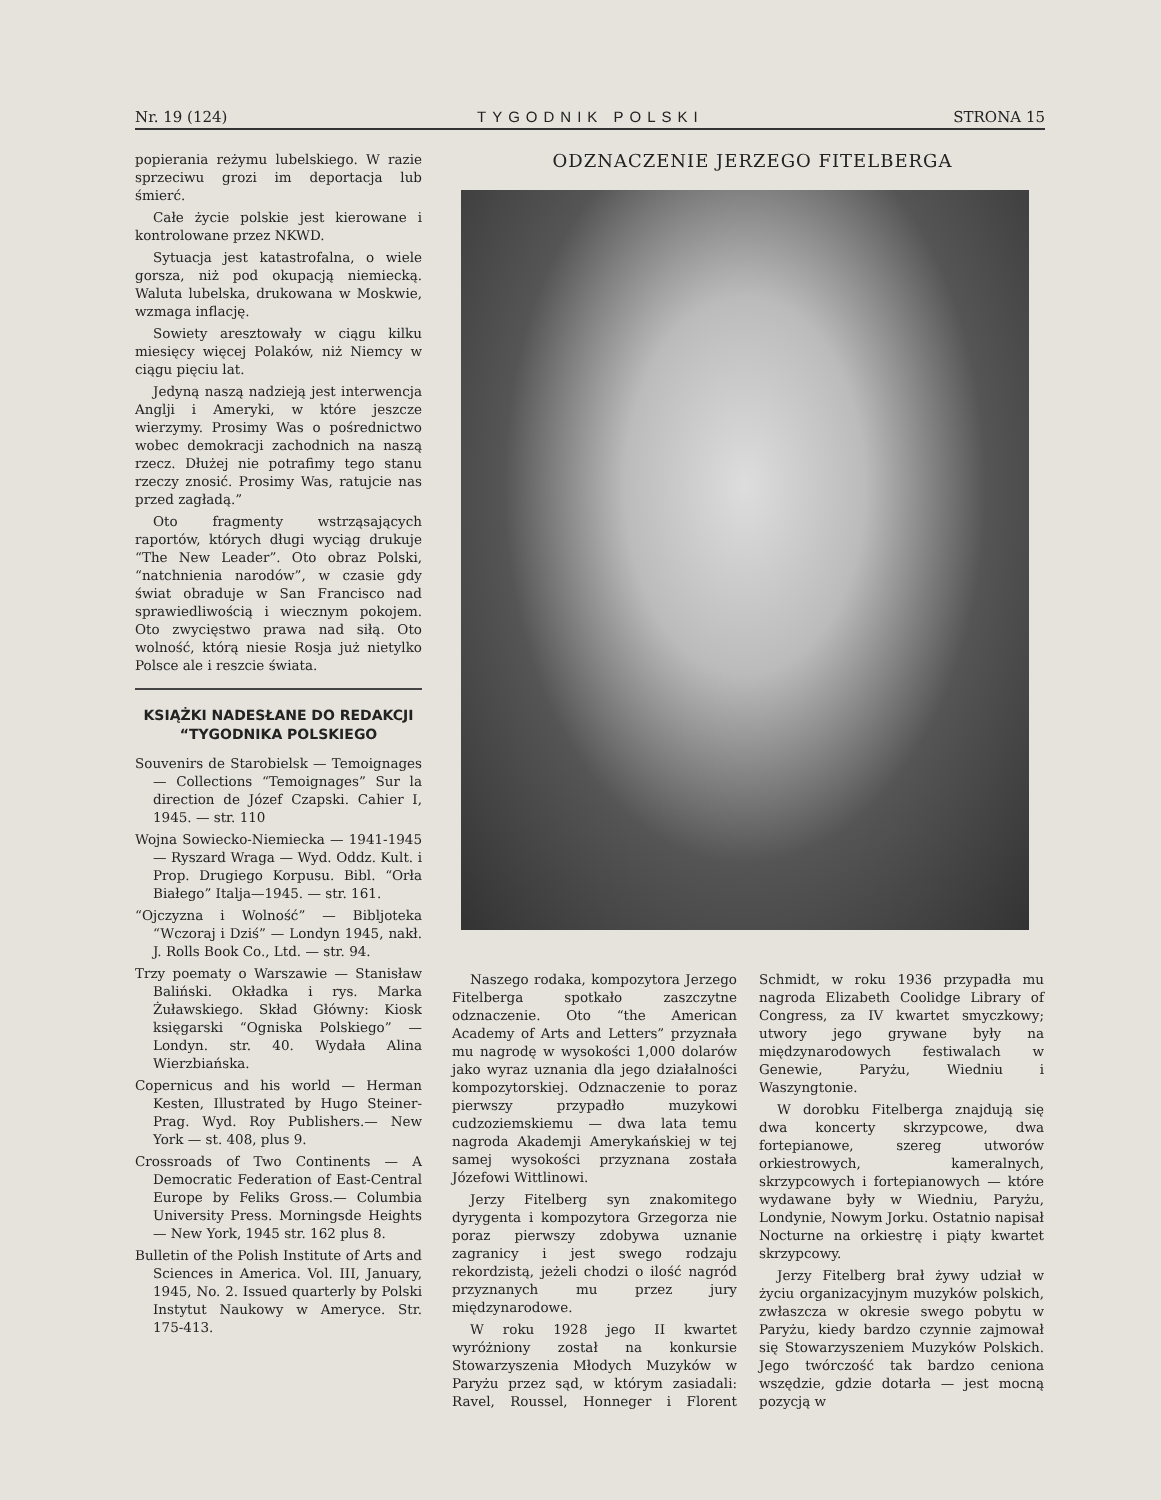Nr. 19 (124) TYGODNIK POLSKI STRONA 15
popierania reżymu lubelskiego. W razie sprzeciwu grozi im deportacja lub śmierć.
Całe życie polskie jest kierowane i kontrolowane przez NKWD.
Sytuacja jest katastrofalna, o wiele gorsza, niż pod okupacją niemiecką. Waluta lubelska, drukowana w Moskwie, wzmaga inflację.
Sowiety aresztowały w ciągu kilku miesięcy więcej Polaków, niż Niemcy w ciągu pięciu lat.
Jedyną naszą nadzieją jest interwencja Anglji i Ameryki, w które jeszcze wierzymy. Prosimy Was o pośrednictwo wobec demokracji zachodnich na naszą rzecz. Dłużej nie potrafimy tego stanu rzeczy znosić. Prosimy Was, ratujcie nas przed zagładą.”
Oto fragmenty wstrząsających raportów, których długi wyciąg drukuje “The New Leader”. Oto obraz Polski, “natchnienia narodów”, w czasie gdy świat obraduje w San Francisco nad sprawiedliwością i wiecznym pokojem. Oto zwycięstwo prawa nad siłą. Oto wolność, którą niesie Rosja już nietylko Polsce ale i reszcie świata.
KSIĄŻKI NADESŁANE DO REDAKCJI “TYGODNIKA POLSKIEGO
Souvenirs de Starobielsk — Temoignages — Collections “Temoignages” Sur la direction de Józef Czapski. Cahier I, 1945. — str. 110
Wojna Sowiecko-Niemiecka — 1941-1945 — Ryszard Wraga — Wyd. Oddz. Kult. i Prop. Drugiego Korpusu. Bibl. “Orła Białego” Italja—1945. — str. 161.
“Ojczyzna i Wolność” — Bibljoteka “Wczoraj i Dziś” — Londyn 1945, nakł. J. Rolls Book Co., Ltd. — str. 94.
Trzy poematy o Warszawie — Stanisław Baliński. Okładka i rys. Marka Żuławskiego. Skład Główny: Kiosk księgarski “Ogniska Polskiego” — Londyn. str. 40. Wydała Alina Wierzbiańska.
Copernicus and his world — Herman Kesten, Illustrated by Hugo Steiner-Prag. Wyd. Roy Publishers.— New York — st. 408, plus 9.
Crossroads of Two Continents — A Democratic Federation of East-Central Europe by Feliks Gross.— Columbia University Press. Morningsde Heights — New York, 1945 str. 162 plus 8.
Bulletin of the Polish Institute of Arts and Sciences in America. Vol. III, January, 1945, No. 2. Issued quarterly by Polski Instytut Naukowy w Ameryce. Str. 175-413.
ODZNACZENIE JERZEGO FITELBERGA
Naszego rodaka, kompozytora Jerzego Fitelberga spotkało zaszczytne odznaczenie. Oto “the American Academy of Arts and Letters” przyznała mu nagrodę w wysokości 1,000 dolarów jako wyraz uznania dla jego działalności kompozytorskiej. Odznaczenie to poraz pierwszy przypadło muzykowi cudzoziemskiemu — dwa lata temu nagroda Akademji Amerykańskiej w tej samej wysokości przyznana została Józefowi Wittlinowi.
Jerzy Fitelberg syn znakomitego dyrygenta i kompozytora Grzegorza nie poraz pierwszy zdobywa uznanie zagranicy i jest swego rodzaju rekordzistą, jeżeli chodzi o ilość nagród przyznanych mu przez jury międzynarodowe.
W roku 1928 jego II kwartet wyróżniony został na konkursie Stowarzyszenia Młodych Muzyków w Paryżu przez sąd, w którym zasiadali: Ravel, Roussel, Honneger i Florent Schmidt, w roku 1936 przypadła mu nagroda Elizabeth Coolidge Library of Congress, za IV kwartet smyczkowy; utwory jego grywane były na międzynarodowych festiwalach w Genewie, Paryżu, Wiedniu i Waszyngtonie.
W dorobku Fitelberga znajdują się dwa koncerty skrzypcowe, dwa fortepianowe, szereg utworów orkiestrowych, kameralnych, skrzypcowych i fortepianowych — które wydawane były w Wiedniu, Paryżu, Londynie, Nowym Jorku. Ostatnio napisał Nocturne na orkiestrę i piąty kwartet skrzypcowy.
Jerzy Fitelberg brał żywy udział w życiu organizacyjnym muzyków polskich, zwłaszcza w okresie swego pobytu w Paryżu, kiedy bardzo czynnie zajmował się Stowarzyszeniem Muzyków Polskich. Jego twórczość tak bardzo ceniona wszędzie, gdzie dotarła — jest mocną pozycją w